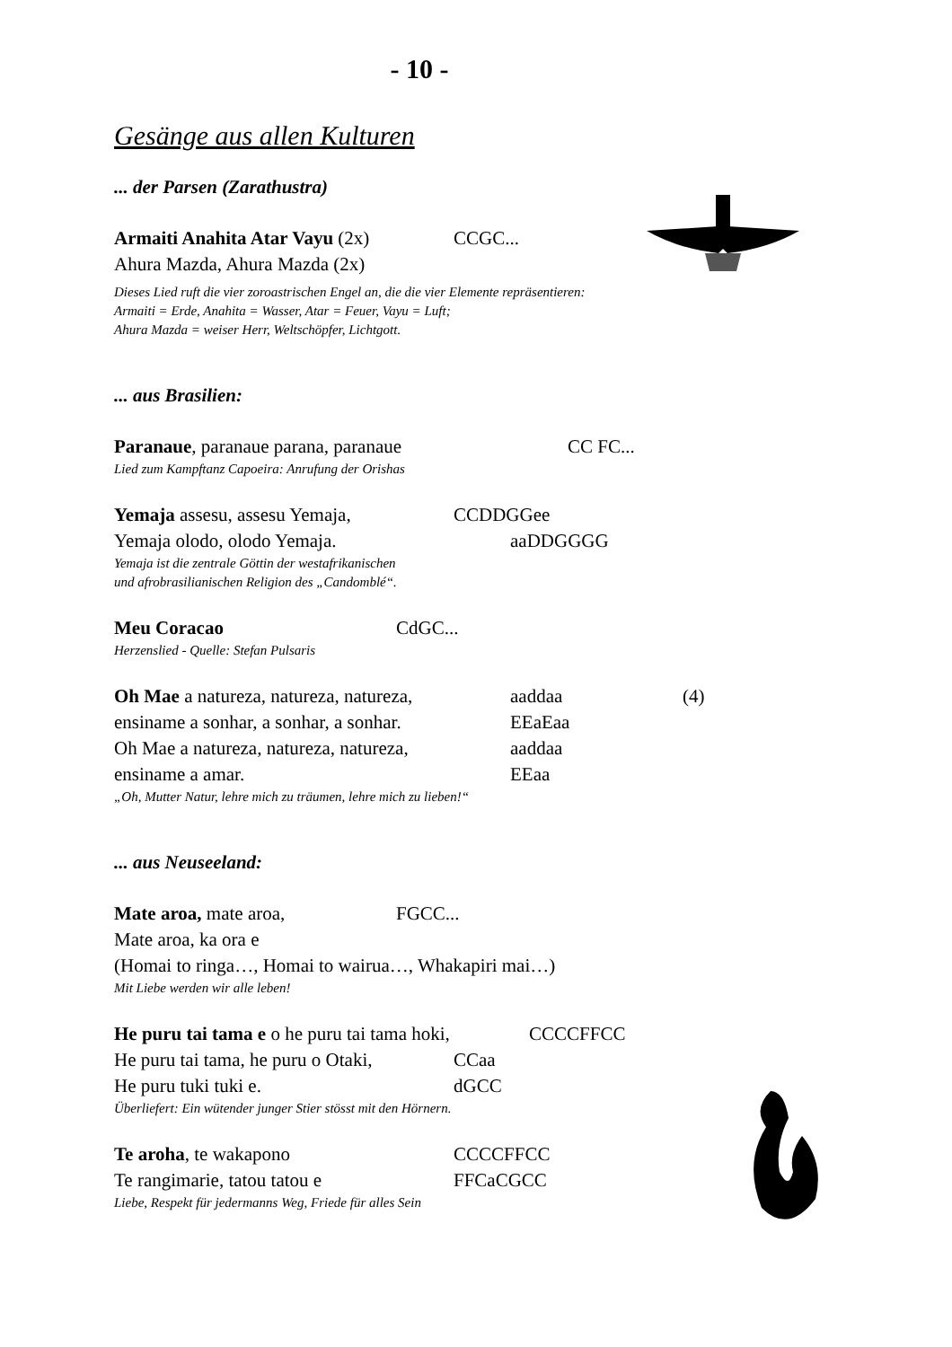- 10 -
Gesänge aus allen Kulturen
... der Parsen (Zarathustra)
Armaiti Anahita Atar Vayu (2x) CCGC...
Ahura Mazda, Ahura Mazda (2x)
Dieses Lied ruft die vier zoroastrischen Engel an, die die vier Elemente repräsentieren:
Armaiti = Erde, Anahita = Wasser, Atar = Feuer, Vayu = Luft;
Ahura Mazda = weiser Herr, Weltschöpfer, Lichtgott.
... aus Brasilien:
Paranaue, paranaue parana, paranaue CC FC...
Lied zum Kampftanz Capoeira: Anrufung der Orishas
Yemaja assesu, assesu Yemaja, CCDDGGee
Yemaja olodo, olodo Yemaja. aaDDGGGG
Yemaja ist die zentrale Göttin der westafrikanischen
und afrobrasilianischen Religion des „Candomblé“.
Meu Coracao CdGC...
Herzenslied - Quelle: Stefan Pulsaris
Oh Mae a natureza, natureza, natureza, aaddaa (4)
ensiname a sonhar, a sonhar, a sonhar. EEaEaa
Oh Mae a natureza, natureza, natureza, aaddaa
ensiname a amar. EEaa
„Oh, Mutter Natur, lehre mich zu träumen, lehre mich zu lieben!“
... aus Neuseeland:
Mate aroa, mate aroa, FGCC...
Mate aroa, ka ora e
(Homai to ringa…, Homai to wairua…, Whakapiri mai…)
Mit Liebe werden wir alle leben!
He puru tai tama e o he puru tai tama hoki, CCCCFFCC
He puru tai tama, he puru o Otaki, CCaa
He puru tuki tuki e. dGCC
Überliefert: Ein wütender junger Stier stösst mit den Hörnern.
Te aroha, te wakapono CCCCFFCC
Te rangimarie, tatou tatou e FFCaCGCC
Liebe, Respekt für jedermanns Weg, Friede für alles Sein